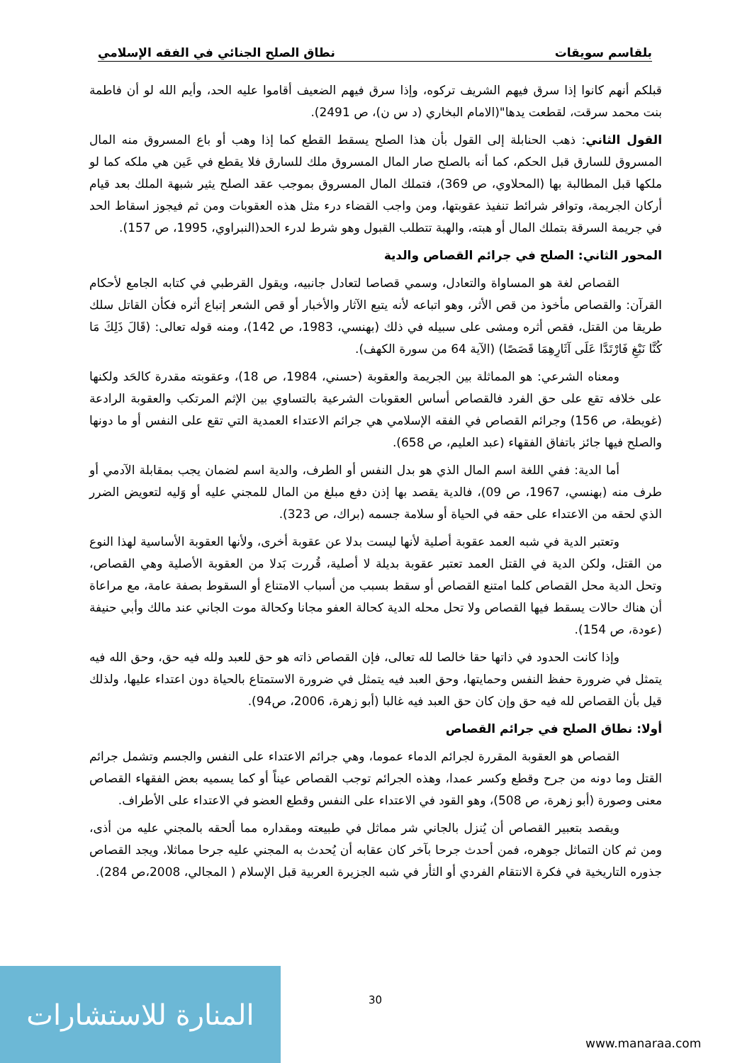بلقاسم سويقات نطاق الصلح الجنائي في الفقه الإسلامي
قبلكم أنهم كانوا إذا سرق فيهم الشريف تركوه، وإذا سرق فيهم الضعيف أقاموا عليه الحد، وأيم الله لو أن فاطمة بنت محمد سرقت، لقطعت يدها"(الامام البخاري (د س ن)، ص 2491).
القول الثاني: ذهب الحنابلة إلى القول بأن هذا الصلح يسقط القطع كما إذا وهب أو باع المسروق منه المال المسروق للسارق قبل الحكم، كما أنه بالصلح صار المال المسروق ملك للسارق فلا يقطع في عَين هي ملكه كما لو ملكها قبل المطالبة بها (المحلاوي، ص 369)، فتملك المال المسروق بموجب عقد الصلح يثير شبهة الملك بعد قيام أركان الجريمة، وتوافر شرائط تنفيذ عقوبتها، ومن واجب القضاء درء مثل هذه العقوبات ومن ثم فيجوز اسقاط الحد في جريمة السرقة بتملك المال أو هبته، والهبة تتطلب القبول وهو شرط لدرء الحد(النبراوي، 1995، ص 157).
المحور الثاني: الصلح في جرائم القصاص والدية
القصاص لغة هو المساواة والتعادل، وسمي قصاصا لتعادل جانبيه، ويقول القرطبي في كتابه الجامع لأحكام القرآن: والقصاص مأخوذ من قص الأثر، وهو اتباعه لأنه يتبع الآثار والأخبار أو قص الشعر إتباع أثره فكأن القاتل سلك طريقا من القتل، فقص أثره ومشى على سبيله في ذلك (بهنسي، 1983، ص 142)، ومنه قوله تعالى: (قَالَ ذَلِكَ مَا كُنَّا نَبْغِ فَارْتَدَّا عَلَى آثَارِهِمَا قَصَصًا) (الآية 64 من سورة الكهف).
ومعناه الشرعي: هو المماثلة بين الجريمة والعقوبة (حسني، 1984، ص 18)، وعقوبته مقدرة كالحَد ولكنها على خلافه تقع على حق الفرد فالقصاص أساس العقوبات الشرعية بالتساوي بين الإثم المرتكب والعقوبة الرادعة (غويطة، ص 156) وجرائم القصاص في الفقه الإسلامي هي جرائم الاعتداء العمدية التي تقع على النفس أو ما دونها والصلح فيها جائز باتفاق الفقهاء (عبد العليم، ص 658).
أما الدية: ففي اللغة اسم المال الذي هو بدل النفس أو الطرف، والدية اسم لضمان يجب بمقابلة الآدمي أو طرف منه (بهنسي، 1967، ص 09)، فالدية يقصد بها إذن دفع مبلغ من المال للمجني عليه أو وَليه لتعويض الضرر الذي لحقه من الاعتداء على حقه في الحياة أو سلامة جسمه (براك، ص 323).
وتعتبر الدية في شبه العمد عقوبة أصلية لأنها ليست بدلا عن عقوبة أخرى، ولأنها العقوبة الأساسية لهذا النوع من القتل، ولكن الدية في القتل العمد تعتبر عقوبة بديلة لا أصلية، قُررت بَدلا من العقوبة الأصلية وهي القصاص، وتحل الدية محل القصاص كلما امتنع القصاص أو سقط بسبب من أسباب الامتناع أو السقوط بصفة عامة، مع مراعاة أن هناك حالات يسقط فيها القصاص ولا تحل محله الدية كحالة العفو مجانا وكحالة موت الجاني عند مالك وأبي حنيفة (عودة، ص 154).
وإذا كانت الحدود في ذاتها حقا خالصا لله تعالى، فإن القصاص ذاته هو حق للعبد ولله فيه حق، وحق الله فيه يتمثل في ضرورة حفظ النفس وحمايتها، وحق العبد فيه يتمثل في ضرورة الاستمتاع بالحياة دون اعتداء عليها، ولذلك قيل بأن القصاص لله فيه حق وإن كان حق العبد فيه غالبا (أبو زهرة، 2006، ص94).
أولا: نطاق الصلح في جرائم القصاص
القصاص هو العقوبة المقررة لجرائم الدماء عموما، وهي جرائم الاعتداء على النفس والجسم وتشمل جرائم القتل وما دونه من جرح وقطع وكسر عمدا، وهذه الجرائم توجب القصاص عيناً أو كما يسميه بعض الفقهاء القصاص معنى وصورة (أبو زهرة، ص 508)، وهو القود في الاعتداء على النفس وقطع العضو في الاعتداء على الأطراف.
ويقصد بتعبير القصاص أن يُنزل بالجاني شر مماثل في طبيعته ومقداره مما ألحقه بالمجني عليه من أذى، ومن ثم كان التماثل جوهره، فمن أحدث جرحا بآخر كان عقابه أن يُحدث به المجني عليه جرحا مماثلا، ويجد القصاص جذوره التاريخية في فكرة الانتقام الفردي أو الثأر في شبه الجزيرة العربية قبل الإسلام ( المجالي، 2008،ص 284).
30
المنارة للاستشارات
www.manaraa.com